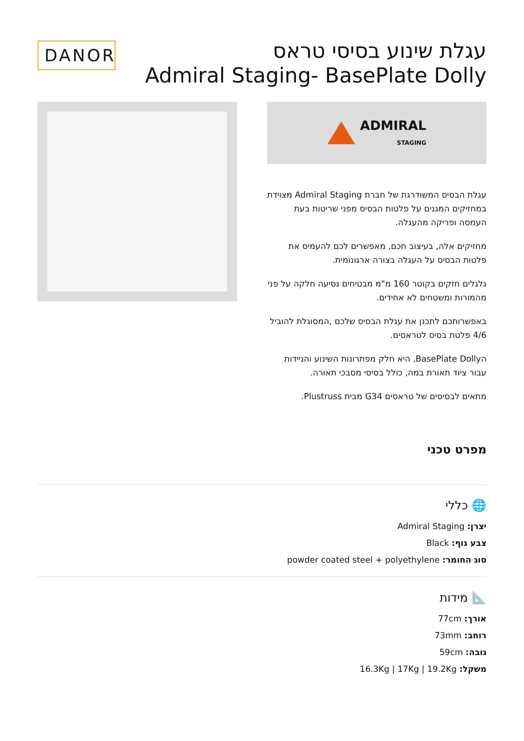DANOR
עגלת שינוע בסיסי טראס
Admiral Staging- BasePlate Dolly
ADMIRAL
STAGING
עגלת הבסיס המשודרגת של חברת Admiral Staging מצוידת במחזיקים המגנים על פלטות הבסיס מפני שריטות בעת העמסה ופריקה מהעגלה.
מחזיקים אלה, בעיצוב חכם, מאפשרים לכם להעמיס את פלטות הבסיס על העגלה בצורה ארגונומית.
גלגלים חזקים בקוטר 160 מ"מ מבטיחים נסיעה חלקה על פני מהמורות ומשטחים לא אחידים.
באפשרותכם לתכנן את עגלת הבסיס שלכם ,המסוגלת להוביל 4/6 פלטת בסיס לטראסים.
הBasePlate Dolly, היא חלק מפתרונות השינוע והניידות עבור ציוד תאורת במה, כולל בסיסי מסבכי תאורה.
מתאים לבסיסים של טראסים G34 מבית Plustruss.
מפרט טכני
🌐 כללי
יצרן: Admiral Staging
צבע גוף: Black
סוג החומר: powder coated steel + polyethylene
📐 מידות
אורך: 77cm
רוחב: 73mm
גובה: 59cm
משקל: 16.3Kg | 17Kg | 19.2Kg